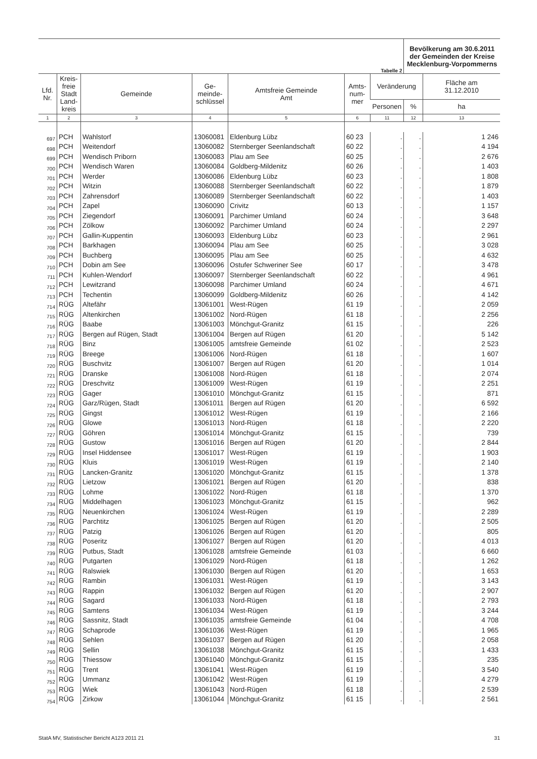| Tabelle 2 | | | | | | | Bevölkerung am 30.6.2011 der Gemeinden der Kreise Mecklenburg-Vorpommerns | |
| Lfd. Nr. | Kreis- freie Stadt Land- kreis | Gemeinde | Ge- meinde- schlüssel | Amtsfreie Gemeinde Amt | Amts- num- mer | Veränderung | | Fläche am 31.12.2010 |
| | | | | | | Personen | % | ha |
| 1 | 2 | 3 | 4 | 5 | 6 | 11 | 12 | 13 |
| 697 | PCH | Wahlstorf | 13060081 | Eldenburg Lübz | 60 23 | . | . | 1 246 |
| 698 | PCH | Weitendorf | 13060082 | Sternberger Seenlandschaft | 60 22 | . | . | 4 194 |
| 699 | PCH | Wendisch Priborn | 13060083 | Plau am See | 60 25 | . | . | 2 676 |
| 700 | PCH | Wendisch Waren | 13060084 | Goldberg-Mildenitz | 60 26 | . | . | 1 403 |
| 701 | PCH | Werder | 13060086 | Eldenburg Lübz | 60 23 | . | . | 1 808 |
| 702 | PCH | Witzin | 13060088 | Sternberger Seenlandschaft | 60 22 | . | . | 1 879 |
| 703 | PCH | Zahrensdorf | 13060089 | Sternberger Seenlandschaft | 60 22 | . | . | 1 403 |
| 704 | PCH | Zapel | 13060090 | Crivitz | 60 13 | . | . | 1 157 |
| 705 | PCH | Ziegendorf | 13060091 | Parchimer Umland | 60 24 | . | . | 3 648 |
| 706 | PCH | Zölkow | 13060092 | Parchimer Umland | 60 24 | . | . | 2 297 |
| 707 | PCH | Gallin-Kuppentin | 13060093 | Eldenburg Lübz | 60 23 | . | . | 2 961 |
| 708 | PCH | Barkhagen | 13060094 | Plau am See | 60 25 | . | . | 3 028 |
| 709 | PCH | Buchberg | 13060095 | Plau am See | 60 25 | . | . | 4 632 |
| 710 | PCH | Dobin am See | 13060096 | Ostufer Schweriner See | 60 17 | . | . | 3 478 |
| 711 | PCH | Kuhlen-Wendorf | 13060097 | Sternberger Seenlandschaft | 60 22 | . | . | 4 961 |
| 712 | PCH | Lewitzrand | 13060098 | Parchimer Umland | 60 24 | . | . | 4 671 |
| 713 | PCH | Techentin | 13060099 | Goldberg-Mildenitz | 60 26 | . | . | 4 142 |
| 714 | RÜG | Altefähr | 13061001 | West-Rügen | 61 19 | . | . | 2 059 |
| 715 | RÜG | Altenkirchen | 13061002 | Nord-Rügen | 61 18 | . | . | 2 256 |
| 716 | RÜG | Baabe | 13061003 | Mönchgut-Granitz | 61 15 | . | . | 226 |
| 717 | RÜG | Bergen auf Rügen, Stadt | 13061004 | Bergen auf Rügen | 61 20 | . | . | 5 142 |
| 718 | RÜG | Binz | 13061005 | amtsfreie Gemeinde | 61 02 | . | . | 2 523 |
| 719 | RÜG | Breege | 13061006 | Nord-Rügen | 61 18 | . | . | 1 607 |
| 720 | RÜG | Buschvitz | 13061007 | Bergen auf Rügen | 61 20 | . | . | 1 014 |
| 721 | RÜG | Dranske | 13061008 | Nord-Rügen | 61 18 | . | . | 2 074 |
| 722 | RÜG | Dreschvitz | 13061009 | West-Rügen | 61 19 | . | . | 2 251 |
| 723 | RÜG | Gager | 13061010 | Mönchgut-Granitz | 61 15 | . | . | 871 |
| 724 | RÜG | Garz/Rügen, Stadt | 13061011 | Bergen auf Rügen | 61 20 | . | . | 6 592 |
| 725 | RÜG | Gingst | 13061012 | West-Rügen | 61 19 | . | . | 2 166 |
| 726 | RÜG | Glowe | 13061013 | Nord-Rügen | 61 18 | . | . | 2 220 |
| 727 | RÜG | Göhren | 13061014 | Mönchgut-Granitz | 61 15 | . | . | 739 |
| 728 | RÜG | Gustow | 13061016 | Bergen auf Rügen | 61 20 | . | . | 2 844 |
| 729 | RÜG | Insel Hiddensee | 13061017 | West-Rügen | 61 19 | . | . | 1 903 |
| 730 | RÜG | Kluis | 13061019 | West-Rügen | 61 19 | . | . | 2 140 |
| 731 | RÜG | Lancken-Granitz | 13061020 | Mönchgut-Granitz | 61 15 | . | . | 1 378 |
| 732 | RÜG | Lietzow | 13061021 | Bergen auf Rügen | 61 20 | . | . | 838 |
| 733 | RÜG | Lohme | 13061022 | Nord-Rügen | 61 18 | . | . | 1 370 |
| 734 | RÜG | Middelhagen | 13061023 | Mönchgut-Granitz | 61 15 | . | . | 962 |
| 735 | RÜG | Neuenkirchen | 13061024 | West-Rügen | 61 19 | . | . | 2 289 |
| 736 | RÜG | Parchtitz | 13061025 | Bergen auf Rügen | 61 20 | . | . | 2 505 |
| 737 | RÜG | Patzig | 13061026 | Bergen auf Rügen | 61 20 | . | . | 805 |
| 738 | RÜG | Poseritz | 13061027 | Bergen auf Rügen | 61 20 | . | . | 4 013 |
| 739 | RÜG | Putbus, Stadt | 13061028 | amtsfreie Gemeinde | 61 03 | . | . | 6 660 |
| 740 | RÜG | Putgarten | 13061029 | Nord-Rügen | 61 18 | . | . | 1 262 |
| 741 | RÜG | Ralswiek | 13061030 | Bergen auf Rügen | 61 20 | . | . | 1 653 |
| 742 | RÜG | Rambin | 13061031 | West-Rügen | 61 19 | . | . | 3 143 |
| 743 | RÜG | Rappin | 13061032 | Bergen auf Rügen | 61 20 | . | . | 2 907 |
| 744 | RÜG | Sagard | 13061033 | Nord-Rügen | 61 18 | . | . | 2 793 |
| 745 | RÜG | Samtens | 13061034 | West-Rügen | 61 19 | . | . | 3 244 |
| 746 | RÜG | Sassnitz, Stadt | 13061035 | amtsfreie Gemeinde | 61 04 | . | . | 4 708 |
| 747 | RÜG | Schaprode | 13061036 | West-Rügen | 61 19 | . | . | 1 965 |
| 748 | RÜG | Sehlen | 13061037 | Bergen auf Rügen | 61 20 | . | . | 2 058 |
| 749 | RÜG | Sellin | 13061038 | Mönchgut-Granitz | 61 15 | . | . | 1 433 |
| 750 | RÜG | Thiessow | 13061040 | Mönchgut-Granitz | 61 15 | . | . | 235 |
| 751 | RÜG | Trent | 13061041 | West-Rügen | 61 19 | . | . | 3 540 |
| 752 | RÜG | Ummanz | 13061042 | West-Rügen | 61 19 | . | . | 4 279 |
| 753 | RÜG | Wiek | 13061043 | Nord-Rügen | 61 18 | . | . | 2 539 |
| 754 | RÜG | Zirkow | 13061044 | Mönchgut-Granitz | 61 15 | . | . | 2 561 |
StatA MV, Statistischer Bericht A123 2011 21 31